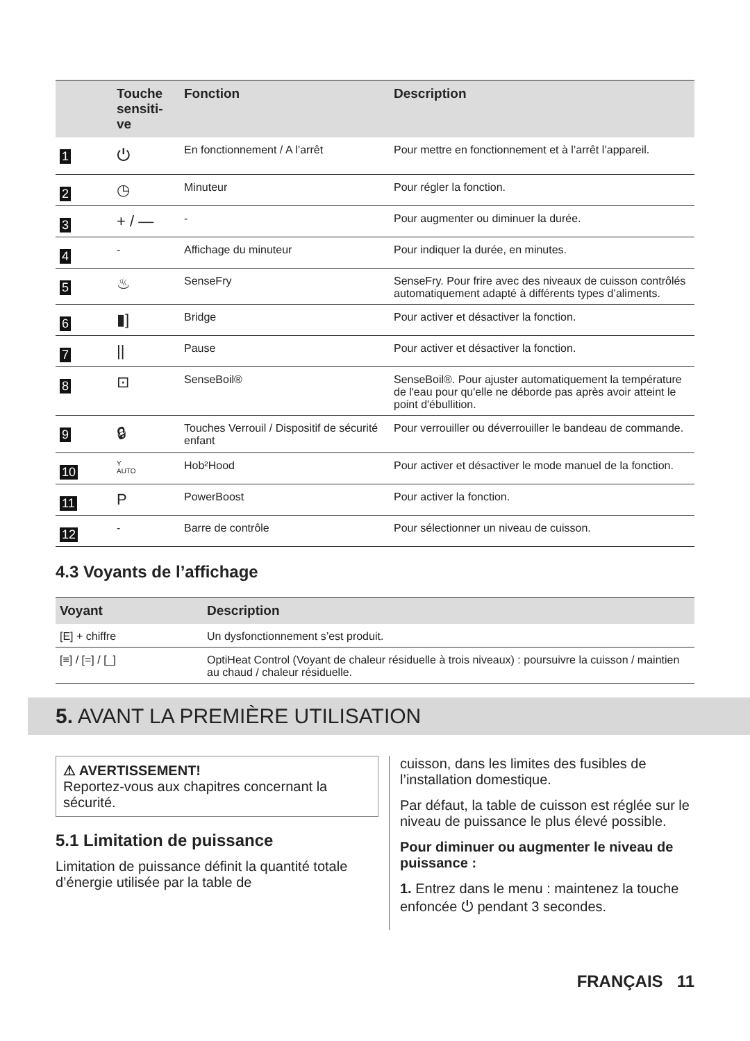| | Touche sensiti-ve | Fonction | Description |
| --- | --- | --- | --- |
| 1 | ⏻ | En fonctionnement / A l’arrêt | Pour mettre en fonctionnement et à l’arrêt l’appareil. |
| 2 | ◷ | Minuteur | Pour régler la fonction. |
| 3 | + / — | - | Pour augmenter ou diminuer la durée. |
| 4 | - | Affichage du minuteur | Pour indiquer la durée, en minutes. |
| 5 | ♨ | SenseFry | SenseFry. Pour frire avec des niveaux de cuisson contrôlés automatiquement adapté à différents types d’aliments. |
| 6 | ▮] | Bridge | Pour activer et désactiver la fonction. |
| 7 | // | Pause | Pour activer et désactiver la fonction. |
| 8 | ⊡ | SenseBoil® | SenseBoil®. Pour ajuster automatiquement la température de l'eau pour qu'elle ne déborde pas après avoir atteint le point d'ébullition. |
| 9 | 🔒︎ | Touches Verrouil / Dispositif de sécurité enfant | Pour verrouiller ou déverrouiller le bandeau de commande. |
| 10 | Y AUTO | Hob²Hood | Pour activer et désactiver le mode manuel de la fonction. |
| 11 | P | PowerBoost | Pour activer la fonction. |
| 12 | - | Barre de contrôle | Pour sélectionner un niveau de cuisson. |
4.3 Voyants de l’affichage
| Voyant | Description |
| --- | --- |
| [E] + chiffre | Un dysfonctionnement s’est produit. |
| [≡] / [=] / [_] | OptiHeat Control (Voyant de chaleur résiduelle à trois niveaux) : poursuivre la cuisson / maintien au chaud / chaleur résiduelle. |
5. AVANT LA PREMIÈRE UTILISATION
⚠ AVERTISSEMENT!
Reportez-vous aux chapitres concernant la sécurité.
5.1 Limitation de puissance
Limitation de puissance définit la quantité totale d’énergie utilisée par la table de
cuisson, dans les limites des fusibles de l’installation domestique.
Par défaut, la table de cuisson est réglée sur le niveau de puissance le plus élevé possible.
Pour diminuer ou augmenter le niveau de puissance :
1. Entrez dans le menu : maintenez la touche enfoncée ⏻ pendant 3 secondes.
FRANÇAIS 11